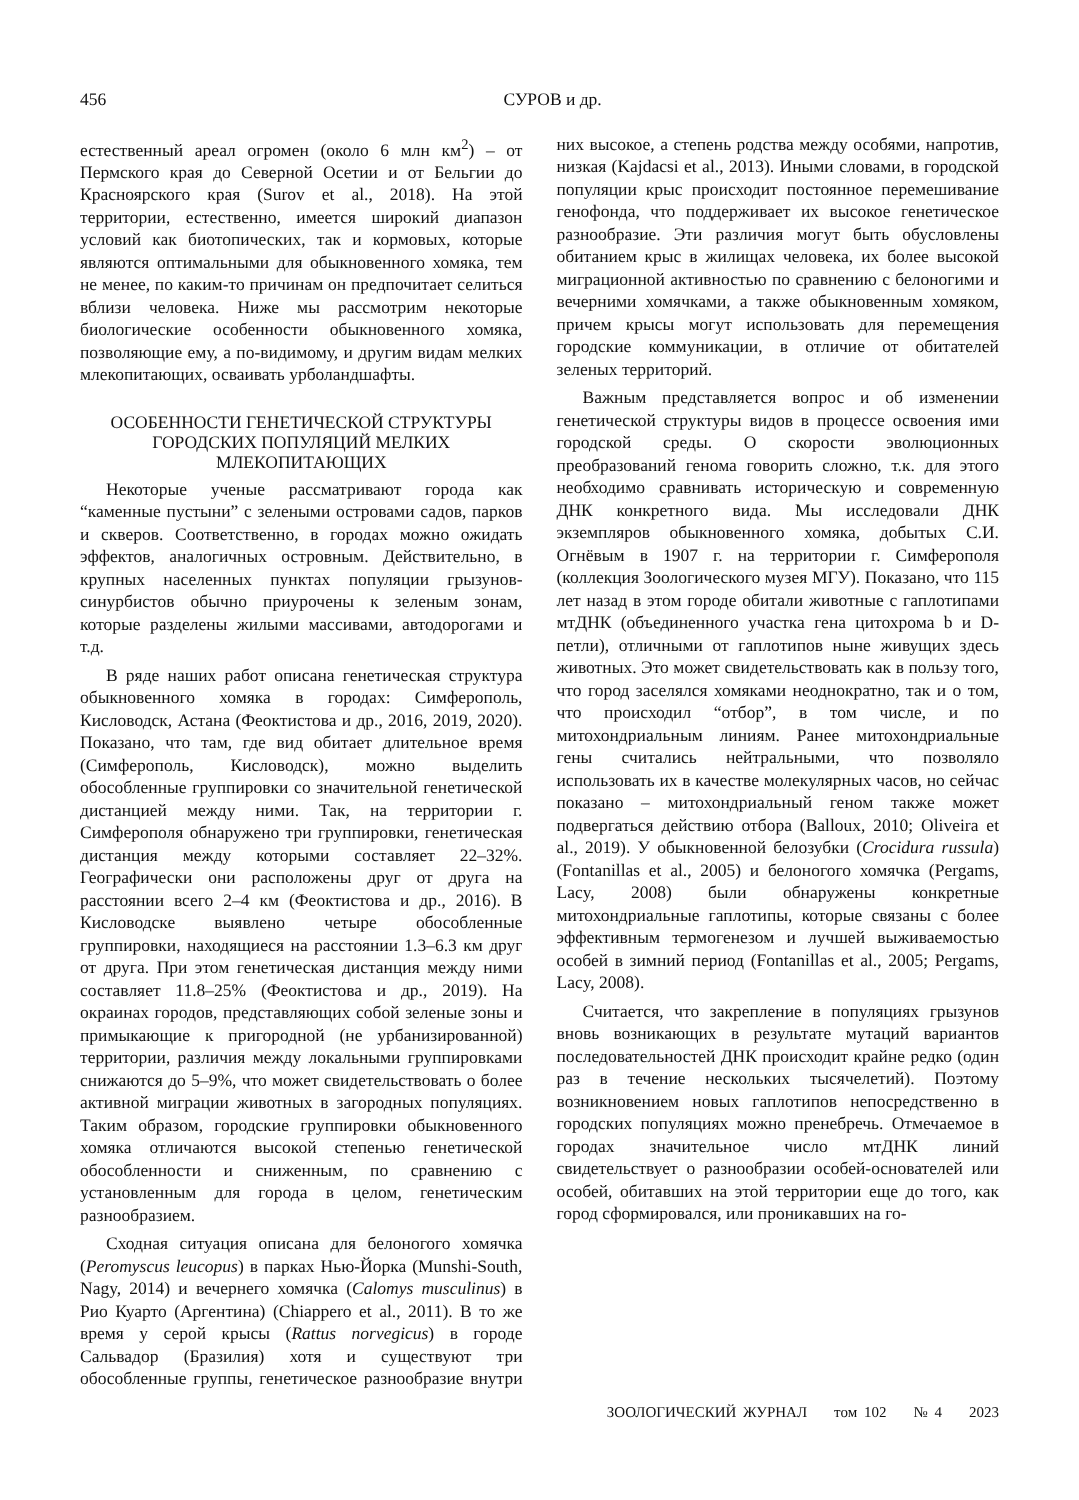456 СУРОВ и др.
естественный ареал огромен (около 6 млн км<sup>2</sup>) – от Пермского края до Северной Осетии и от Бельгии до Красноярского края (Surov et al., 2018). На этой территории, естественно, имеется широкий диапазон условий как биотопических, так и кормовых, которые являются оптимальными для обыкновенного хомяка, тем не менее, по каким-то причинам он предпочитает селиться вблизи человека. Ниже мы рассмотрим некоторые биологические особенности обыкновенного хомяка, позволяющие ему, а по-видимому, и другим видам мелких млекопитающих, осваивать урболандшафты.
ОСОБЕННОСТИ ГЕНЕТИЧЕСКОЙ СТРУКТУРЫ ГОРОДСКИХ ПОПУЛЯЦИЙ МЕЛКИХ МЛЕКОПИТАЮЩИХ
Некоторые ученые рассматривают города как “каменные пустыни” с зелеными островами садов, парков и скверов. Соответственно, в городах можно ожидать эффектов, аналогичных островным. Действительно, в крупных населенных пунктах популяции грызунов-синурбистов обычно приурочены к зеленым зонам, которые разделены жилыми массивами, автодорогами и т.д.
В ряде наших работ описана генетическая структура обыкновенного хомяка в городах: Симферополь, Кисловодск, Астана (Феоктистова и др., 2016, 2019, 2020). Показано, что там, где вид обитает длительное время (Симферополь, Кисловодск), можно выделить обособленные группировки со значительной генетической дистанцией между ними. Так, на территории г. Симферополя обнаружено три группировки, генетическая дистанция между которыми составляет 22–32%. Географически они расположены друг от друга на расстоянии всего 2–4 км (Феоктистова и др., 2016). В Кисловодске выявлено четыре обособленные группировки, находящиеся на расстоянии 1.3–6.3 км друг от друга. При этом генетическая дистанция между ними составляет 11.8–25% (Феоктистова и др., 2019). На окраинах городов, представляющих собой зеленые зоны и примыкающие к пригородной (не урбанизированной) территории, различия между локальными группировками снижаются до 5–9%, что может свидетельствовать о более активной миграции животных в загородных популяциях. Таким образом, городские группировки обыкновенного хомяка отличаются высокой степенью генетической обособленности и сниженным, по сравнению с установленным для города в целом, генетическим разнообразием.
Сходная ситуация описана для белоногого хомячка (Peromyscus leucopus) в парках Нью-Йорка (Munshi-South, Nagy, 2014) и вечернего хомячка (Calomys musculinus) в Рио Куарто (Аргентина) (Chiappero et al., 2011). В то же время у серой крысы (Rattus norvegicus) в городе Сальвадор (Бразилия) хотя и существуют три обособленные группы, генетическое разнообразие внутри них высокое, а степень родства между особями, напротив, низкая (Kajdacsi et al., 2013). Иными словами, в городской популяции крыс происходит постоянное перемешивание генофонда, что поддерживает их высокое генетическое разнообразие. Эти различия могут быть обусловлены обитанием крыс в жилищах человека, их более высокой миграционной активностью по сравнению с белоногими и вечерними хомячками, а также обыкновенным хомяком, причем крысы могут использовать для перемещения городские коммуникации, в отличие от обитателей зеленых территорий.
Важным представляется вопрос и об изменении генетической структуры видов в процессе освоения ими городской среды. О скорости эволюционных преобразований генома говорить сложно, т.к. для этого необходимо сравнивать историческую и современную ДНК конкретного вида. Мы исследовали ДНК экземпляров обыкновенного хомяка, добытых С.И. Огнёвым в 1907 г. на территории г. Симферополя (коллекция Зоологического музея МГУ). Показано, что 115 лет назад в этом городе обитали животные с гаплотипами мтДНК (объединенного участка гена цитохрома b и D-петли), отличными от гаплотипов ныне живущих здесь животных. Это может свидетельствовать как в пользу того, что город заселялся хомяками неоднократно, так и о том, что происходил “отбор”, в том числе, и по митохондриальным линиям. Ранее митохондриальные гены считались нейтральными, что позволяло использовать их в качестве молекулярных часов, но сейчас показано – митохондриальный геном также может подвергаться действию отбора (Balloux, 2010; Oliveira et al., 2019). У обыкновенной белозубки (Crocidura russula) (Fontanillas et al., 2005) и белоногого хомячка (Pergams, Lacy, 2008) были обнаружены конкретные митохондриальные гаплотипы, которые связаны с более эффективным термогенезом и лучшей выживаемостью особей в зимний период (Fontanillas et al., 2005; Pergams, Lacy, 2008).
Считается, что закрепление в популяциях грызунов вновь возникающих в результате мутаций вариантов последовательностей ДНК происходит крайне редко (один раз в течение нескольких тысячелетий). Поэтому возникновением новых гаплотипов непосредственно в городских популяциях можно пренебречь. Отмечаемое в городах значительное число мтДНК линий свидетельствует о разнообразии особей-основателей или особей, обитавших на этой территории еще до того, как город сформировался, или проникавших на го-
ЗООЛОГИЧЕСКИЙ ЖУРНАЛ том 102 № 4 2023